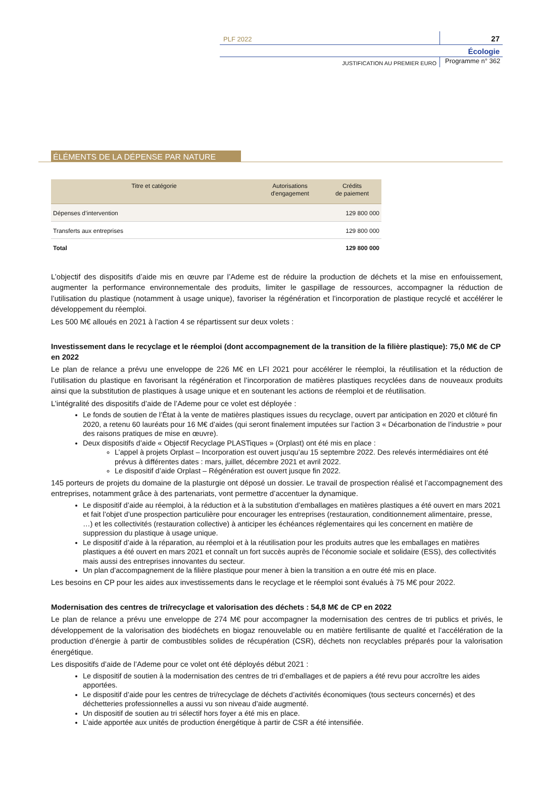PLF 2022
27
Écologie
JUSTIFICATION AU PREMIER EURO
Programme n° 362
ÉLÉMENTS DE LA DÉPENSE PAR NATURE
| Titre et catégorie | Autorisations d'engagement | Crédits de paiement |
| --- | --- | --- |
| Dépenses d’intervention | | 129 800 000 |
| Transferts aux entreprises | | 129 800 000 |
| Total | | 129 800 000 |
L’objectif des dispositifs d’aide mis en œuvre par l’Ademe est de réduire la production de déchets et la mise en enfouissement, augmenter la performance environnementale des produits, limiter le gaspillage de ressources, accompagner la réduction de l’utilisation du plastique (notamment à usage unique), favoriser la régénération et l’incorporation de plastique recyclé et accélérer le développement du réemploi.
Les 500 M€ alloués en 2021 à l’action 4 se répartissent sur deux volets :
Investissement dans le recyclage et le réemploi (dont accompagnement de la transition de la filière plastique): 75,0 M€ de CP en 2022
Le plan de relance a prévu une enveloppe de 226 M€ en LFI 2021 pour accélérer le réemploi, la réutilisation et la réduction de l’utilisation du plastique en favorisant la régénération et l’incorporation de matières plastiques recyclées dans de nouveaux produits ainsi que la substitution de plastiques à usage unique et en soutenant les actions de réemploi et de réutilisation.
L’intégralité des dispositifs d’aide de l’Ademe pour ce volet est déployée :
Le fonds de soutien de l’État à la vente de matières plastiques issues du recyclage, ouvert par anticipation en 2020 et clôturé fin 2020, a retenu 60 lauréats pour 16 M€ d’aides (qui seront finalement imputées sur l’action 3 « Décarbonation de l’industrie » pour des raisons pratiques de mise en œuvre).
Deux dispositifs d’aide « Objectif Recyclage PLASTiques » (Orplast) ont été mis en place :
L’appel à projets Orplast – Incorporation est ouvert jusqu’au 15 septembre 2022. Des relevés intermédiaires ont été prévus à différentes dates : mars, juillet, décembre 2021 et avril 2022.
Le dispositif d’aide Orplast – Régénération est ouvert jusque fin 2022.
145 porteurs de projets du domaine de la plasturgie ont déposé un dossier. Le travail de prospection réalisé et l’accompagnement des entreprises, notamment grâce à des partenariats, vont permettre d’accentuer la dynamique.
Le dispositif d’aide au réemploi, à la réduction et à la substitution d’emballages en matières plastiques a été ouvert en mars 2021 et fait l’objet d’une prospection particulière pour encourager les entreprises (restauration, conditionnement alimentaire, presse, …) et les collectivités (restauration collective) à anticiper les échéances réglementaires qui les concernent en matière de suppression du plastique à usage unique.
Le dispositif d’aide à la réparation, au réemploi et à la réutilisation pour les produits autres que les emballages en matières plastiques a été ouvert en mars 2021 et connaît un fort succès auprès de l’économie sociale et solidaire (ESS), des collectivités mais aussi des entreprises innovantes du secteur.
Un plan d’accompagnement de la filière plastique pour mener à bien la transition a en outre été mis en place.
Les besoins en CP pour les aides aux investissements dans le recyclage et le réemploi sont évalués à 75 M€ pour 2022.
Modernisation des centres de tri/recyclage et valorisation des déchets : 54,8 M€ de CP en 2022
Le plan de relance a prévu une enveloppe de 274 M€ pour accompagner la modernisation des centres de tri publics et privés, le développement de la valorisation des biodéchets en biogaz renouvelable ou en matière fertilisante de qualité et l’accélération de la production d’énergie à partir de combustibles solides de récupération (CSR), déchets non recyclables préparés pour la valorisation énergétique.
Les dispositifs d’aide de l’Ademe pour ce volet ont été déployés début 2021 :
Le dispositif de soutien à la modernisation des centres de tri d’emballages et de papiers a été revu pour accroître les aides apportées.
Le dispositif d’aide pour les centres de tri/recyclage de déchets d’activités économiques (tous secteurs concernés) et des déchetteries professionnelles a aussi vu son niveau d’aide augmenté.
Un dispositif de soutien au tri sélectif hors foyer a été mis en place.
L’aide apportée aux unités de production énergétique à partir de CSR a été intensifiée.